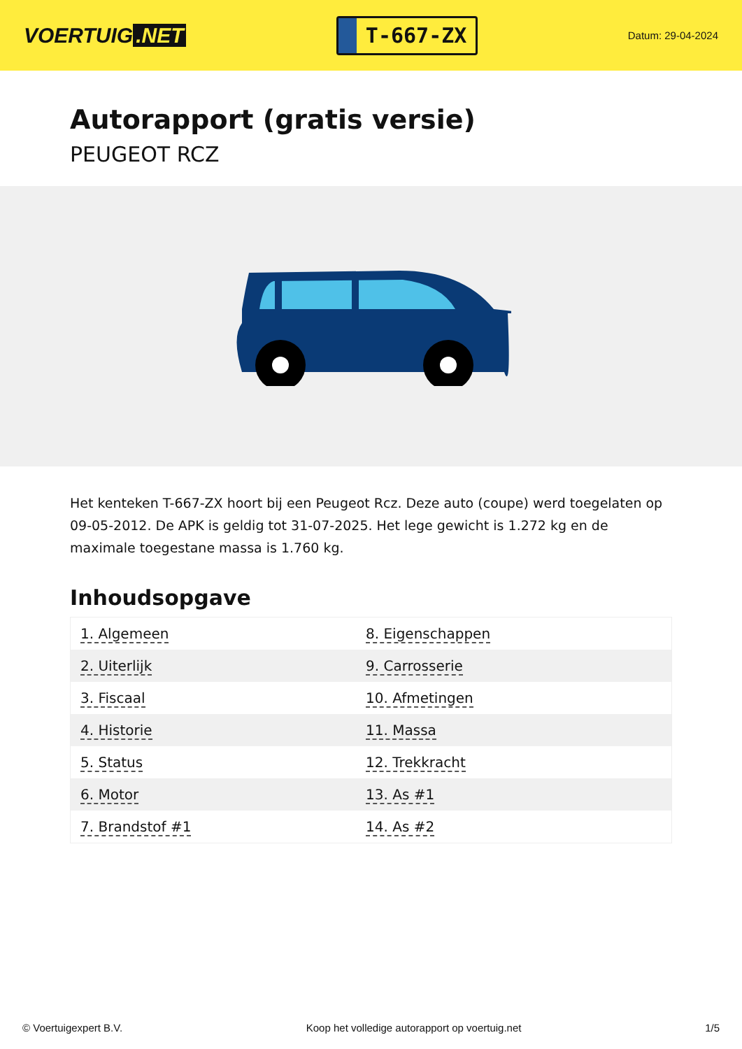VOERTUIG.NET
T-667-ZX
Datum: 29-04-2024
Autorapport (gratis versie)
PEUGEOT RCZ
Het kenteken T-667-ZX hoort bij een Peugeot Rcz. Deze auto (coupe) werd toegelaten op 09-05-2012. De APK is geldig tot 31-07-2025. Het lege gewicht is 1.272 kg en de maximale toegestane massa is 1.760 kg.
Inhoudsopgave
| 1. Algemeen | 8. Eigenschappen |
| 2. Uiterlijk | 9. Carrosserie |
| 3. Fiscaal | 10. Afmetingen |
| 4. Historie | 11. Massa |
| 5. Status | 12. Trekkracht |
| 6. Motor | 13. As #1 |
| 7. Brandstof #1 | 14. As #2 |
© Voertuigexpert B.V. Koop het volledige autorapport op voertuig.net 1/5